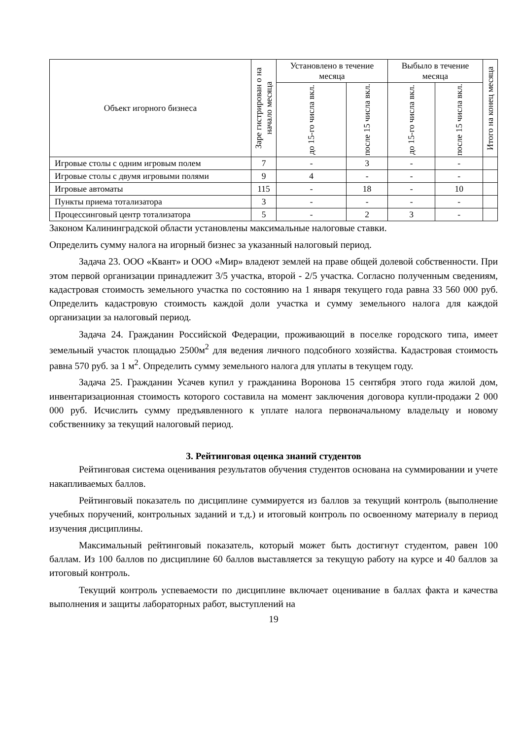| Объект игорного бизнеса | Заре гистрирован о на начало месяца | Установлено в течение месяца | | Выбыло в течение месяца | | Итого на конец месяца |
| --- | --- | --- | --- | --- | --- | --- |
| | | до 15-го числа вкл. | после 15 числа вкл. | до 15-го числа вкл. | после 15 числа вкл. | |
| Игровые столы с одним игровым полем | 7 | - | 3 | - | - | |
| Игровые столы с двумя игровыми полями | 9 | 4 | - | - | - | |
| Игровые автоматы | 115 | - | 18 | - | 10 | |
| Пункты приема тотализатора | 3 | - | - | - | - | |
| Процессинговый центр тотализатора | 5 | - | 2 | 3 | - | |
Законом Калининградской области установлены максимальные налоговые ставки.
Определить сумму налога на игорный бизнес за указанный налоговый период.
Задача 23. ООО «Квант» и ООО «Мир» владеют землей на праве общей долевой собственности. При этом первой организации принадлежит 3/5 участка, второй - 2/5 участка. Согласно полученным сведениям, кадастровая стоимость земельного участка по состоянию на 1 января текущего года равна 33 560 000 руб. Определить кадастровую стоимость каждой доли участка и сумму земельного налога для каждой организации за налоговый период.
Задача 24. Гражданин Российской Федерации, проживающий в поселке городского типа, имеет земельный участок площадью 2500м<sup>2</sup> для ведения личного подсобного хозяйства. Кадастровая стоимость равна 570 руб. за 1 м<sup>2</sup>. Определить сумму земельного налога для уплаты в текущем году.
Задача 25. Гражданин Усачев купил у гражданина Воронова 15 сентября этого года жилой дом, инвентаризационная стоимость которого составила на момент заключения договора купли-продажи 2 000 000 руб. Исчислить сумму предъявленного к уплате налога первоначальному владельцу и новому собственнику за текущий налоговый период.
3. Рейтинговая оценка знаний студентов
Рейтинговая система оценивания результатов обучения студентов основана на суммировании и учете накапливаемых баллов.
Рейтинговый показатель по дисциплине суммируется из баллов за текущий контроль (выполнение учебных поручений, контрольных заданий и т.д.) и итоговый контроль по освоенному материалу в период изучения дисциплины.
Максимальный рейтинговый показатель, который может быть достигнут студентом, равен 100 баллам. Из 100 баллов по дисциплине 60 баллов выставляется за текущую работу на курсе и 40 баллов за итоговый контроль.
Текущий контроль успеваемости по дисциплине включает оценивание в баллах факта и качества выполнения и защиты лабораторных работ, выступлений на
19